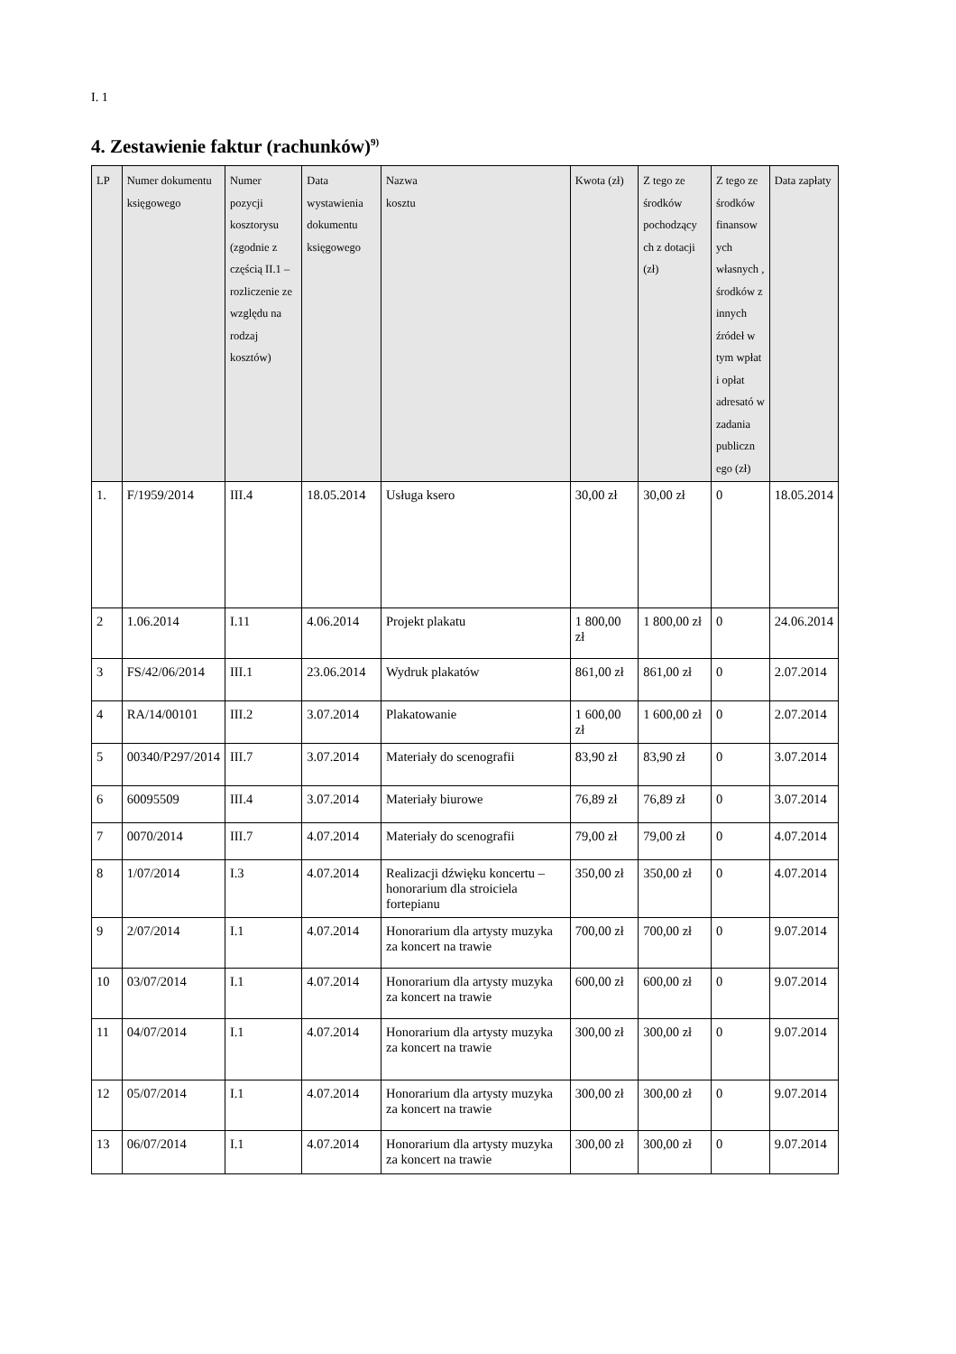I. 1
4. Zestawienie faktur (rachunków)<sup>9)</sup>
| LP | Numer dokumentu księgowego | Numer pozycji kosztorysu (zgodnie z częścią II.1 – rozliczenie ze względu na rodzaj kosztów) | Data wystawienia dokumentu księgowego | Nazwa kosztu | Kwota (zł) | Z tego ze środków pochodzący ch z dotacji (zł) | Z tego ze środków finansow ych własnych , środków z innych źródeł w tym wpłat i opłat adresató w zadania publiczn ego (zł) | Data zapłaty |
| --- | --- | --- | --- | --- | --- | --- | --- | --- |
| 1. | F/1959/2014 | III.4 | 18.05.2014 | Usługa ksero | 30,00 zł | 30,00 zł | 0 | 18.05.2014 |
| 2 | 1.06.2014 | I.11 | 4.06.2014 | Projekt plakatu | 1 800,00 zł | 1 800,00 zł | 0 | 24.06.2014 |
| 3 | FS/42/06/2014 | III.1 | 23.06.2014 | Wydruk plakatów | 861,00 zł | 861,00 zł | 0 | 2.07.2014 |
| 4 | RA/14/00101 | III.2 | 3.07.2014 | Plakatowanie | 1 600,00 zł | 1 600,00 zł | 0 | 2.07.2014 |
| 5 | 00340/P297/2014 | III.7 | 3.07.2014 | Materiały do scenografii | 83,90 zł | 83,90 zł | 0 | 3.07.2014 |
| 6 | 60095509 | III.4 | 3.07.2014 | Materiały biurowe | 76,89 zł | 76,89 zł | 0 | 3.07.2014 |
| 7 | 0070/2014 | III.7 | 4.07.2014 | Materiały do scenografii | 79,00 zł | 79,00 zł | 0 | 4.07.2014 |
| 8 | 1/07/2014 | I.3 | 4.07.2014 | Realizacji dźwięku koncertu – honorarium dla stroiciela fortepianu | 350,00 zł | 350,00 zł | 0 | 4.07.2014 |
| 9 | 2/07/2014 | I.1 | 4.07.2014 | Honorarium dla artysty muzyka za koncert na trawie | 700,00 zł | 700,00 zł | 0 | 9.07.2014 |
| 10 | 03/07/2014 | I.1 | 4.07.2014 | Honorarium dla artysty muzyka za koncert na trawie | 600,00 zł | 600,00 zł | 0 | 9.07.2014 |
| 11 | 04/07/2014 | I.1 | 4.07.2014 | Honorarium dla artysty muzyka za koncert na trawie | 300,00 zł | 300,00 zł | 0 | 9.07.2014 |
| 12 | 05/07/2014 | I.1 | 4.07.2014 | Honorarium dla artysty muzyka za koncert na trawie | 300,00 zł | 300,00 zł | 0 | 9.07.2014 |
| 13 | 06/07/2014 | I.1 | 4.07.2014 | Honorarium dla artysty muzyka za koncert na trawie | 300,00 zł | 300,00 zł | 0 | 9.07.2014 |